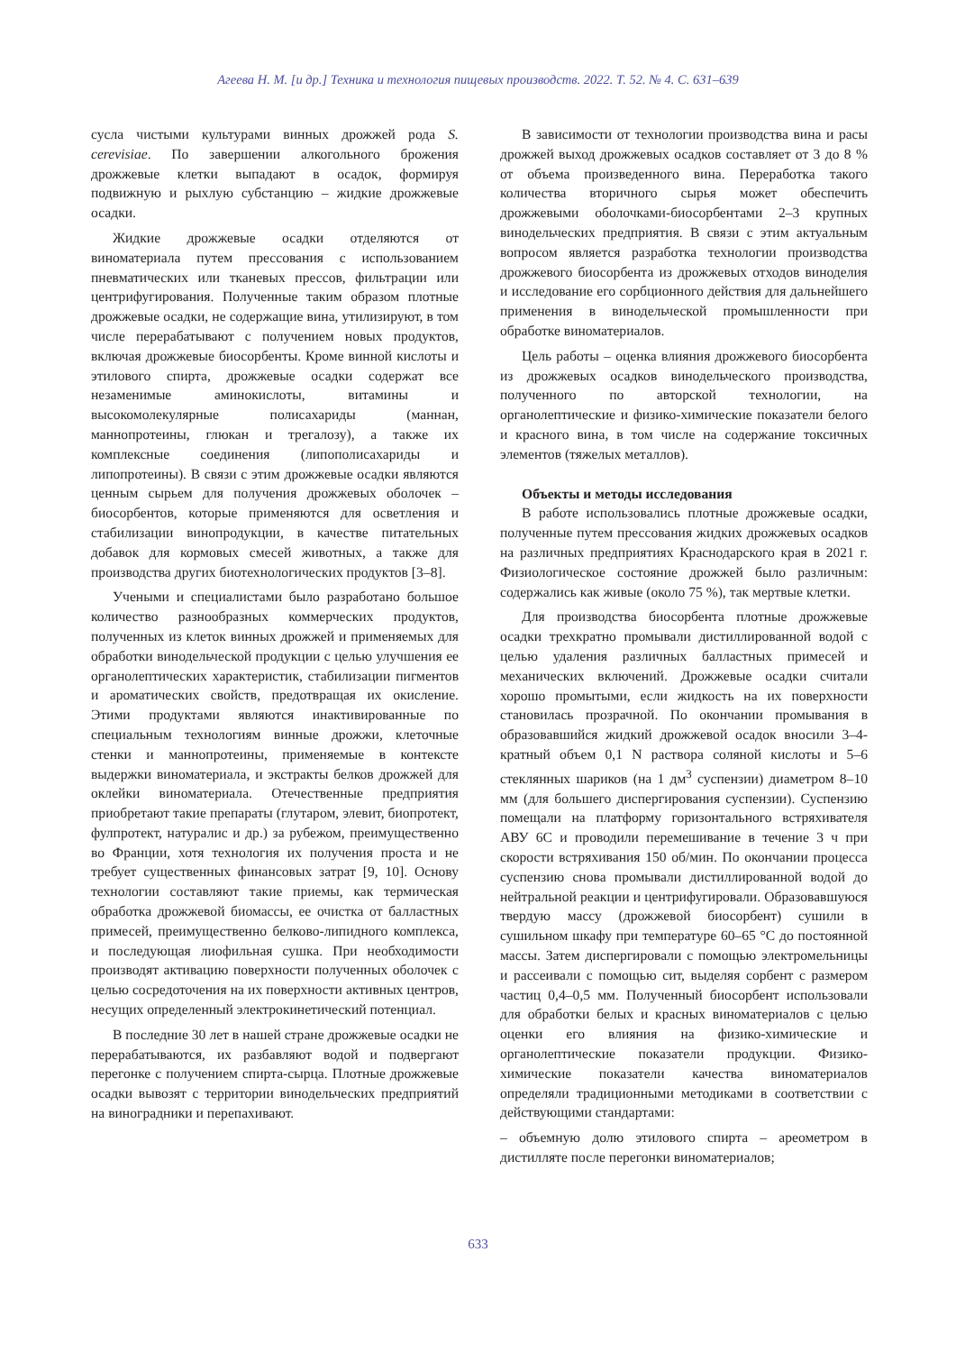Агеева Н. М. [и др.] Техника и технология пищевых производств. 2022. Т. 52. № 4. С. 631–639
сусла чистыми культурами винных дрожжей рода S. cerevisiae. По завершении алкогольного брожения дрожжевые клетки выпадают в осадок, формируя подвижную и рыхлую субстанцию – жидкие дрожжевые осадки.
Жидкие дрожжевые осадки отделяются от виноматериала путем прессования с использованием пневматических или тканевых прессов, фильтрации или центрифугирования. Полученные таким образом плотные дрожжевые осадки, не содержащие вина, утилизируют, в том числе перерабатывают с получением новых продуктов, включая дрожжевые биосорбенты. Кроме винной кислоты и этилового спирта, дрожжевые осадки содержат все незаменимые аминокислоты, витамины и высокомолекулярные полисахариды (маннан, маннопротеины, глюкан и трегалозу), а также их комплексные соединения (липополисахариды и липопротеины). В связи с этим дрожжевые осадки являются ценным сырьем для получения дрожжевых оболочек – биосорбентов, которые применяются для осветления и стабилизации винопродукции, в качестве питательных добавок для кормовых смесей животных, а также для производства других биотехнологических продуктов [3–8].
Учеными и специалистами было разработано большое количество разнообразных коммерческих продуктов, полученных из клеток винных дрожжей и применяемых для обработки винодельческой продукции с целью улучшения ее органолептических характеристик, стабилизации пигментов и ароматических свойств, предотвращая их окисление. Этими продуктами являются инактивированные по специальным технологиям винные дрожжи, клеточные стенки и маннопротеины, применяемые в контексте выдержки виноматериала, и экстракты белков дрожжей для оклейки виноматериала. Отечественные предприятия приобретают такие препараты (глутаром, элевит, биопротект, фулпротект, натуралис и др.) за рубежом, преимущественно во Франции, хотя технология их получения проста и не требует существенных финансовых затрат [9, 10]. Основу технологии составляют такие приемы, как термическая обработка дрожжевой биомассы, ее очистка от балластных примесей, преимущественно белково-липидного комплекса, и последующая лиофильная сушка. При необходимости производят активацию поверхности полученных оболочек с целью сосредоточения на их поверхности активных центров, несущих определенный электрокинетический потенциал.
В последние 30 лет в нашей стране дрожжевые осадки не перерабатываются, их разбавляют водой и подвергают перегонке с получением спирта-сырца. Плотные дрожжевые осадки вывозят с территории винодельческих предприятий на виноградники и перепахивают.
В зависимости от технологии производства вина и расы дрожжей выход дрожжевых осадков составляет от 3 до 8 % от объема произведенного вина. Переработка такого количества вторичного сырья может обеспечить дрожжевыми оболочками-биосорбентами 2–3 крупных винодельческих предприятия. В связи с этим актуальным вопросом является разработка технологии производства дрожжевого биосорбента из дрожжевых отходов виноделия и исследование его сорбционного действия для дальнейшего применения в винодельческой промышленности при обработке виноматериалов.
Цель работы – оценка влияния дрожжевого биосорбента из дрожжевых осадков винодельческого производства, полученного по авторской технологии, на органолептические и физико-химические показатели белого и красного вина, в том числе на содержание токсичных элементов (тяжелых металлов).
Объекты и методы исследования
В работе использовались плотные дрожжевые осадки, полученные путем прессования жидких дрожжевых осадков на различных предприятиях Краснодарского края в 2021 г. Физиологическое состояние дрожжей было различным: содержались как живые (около 75 %), так мертвые клетки.
Для производства биосорбента плотные дрожжевые осадки трехкратно промывали дистиллированной водой с целью удаления различных балластных примесей и механических включений. Дрожжевые осадки считали хорошо промытыми, если жидкость на их поверхности становилась прозрачной. По окончании промывания в образовавшийся жидкий дрожжевой осадок вносили 3–4-кратный объем 0,1 N раствора соляной кислоты и 5–6 стеклянных шариков (на 1 дм<sup>3</sup> суспензии) диаметром 8–10 мм (для большего диспергирования суспензии). Суспензию помещали на платформу горизонтального встряхивателя АВУ 6С и проводили перемешивание в течение 3 ч при скорости встряхивания 150 об/мин. По окончании процесса суспензию снова промывали дистиллированной водой до нейтральной реакции и центрифугировали. Образовавшуюся твердую массу (дрожжевой биосорбент) сушили в сушильном шкафу при температуре 60–65 °С до постоянной массы. Затем диспергировали с помощью электромельницы и рассеивали с помощью сит, выделяя сорбент с размером частиц 0,4–0,5 мм. Полученный биосорбент использовали для обработки белых и красных виноматериалов с целью оценки его влияния на физико-химические и органолептические показатели продукции. Физико-химические показатели качества виноматериалов определяли традиционными методиками в соответствии с действующими стандартами:
– объемную долю этилового спирта – ареометром в дистилляте после перегонки виноматериалов;
633